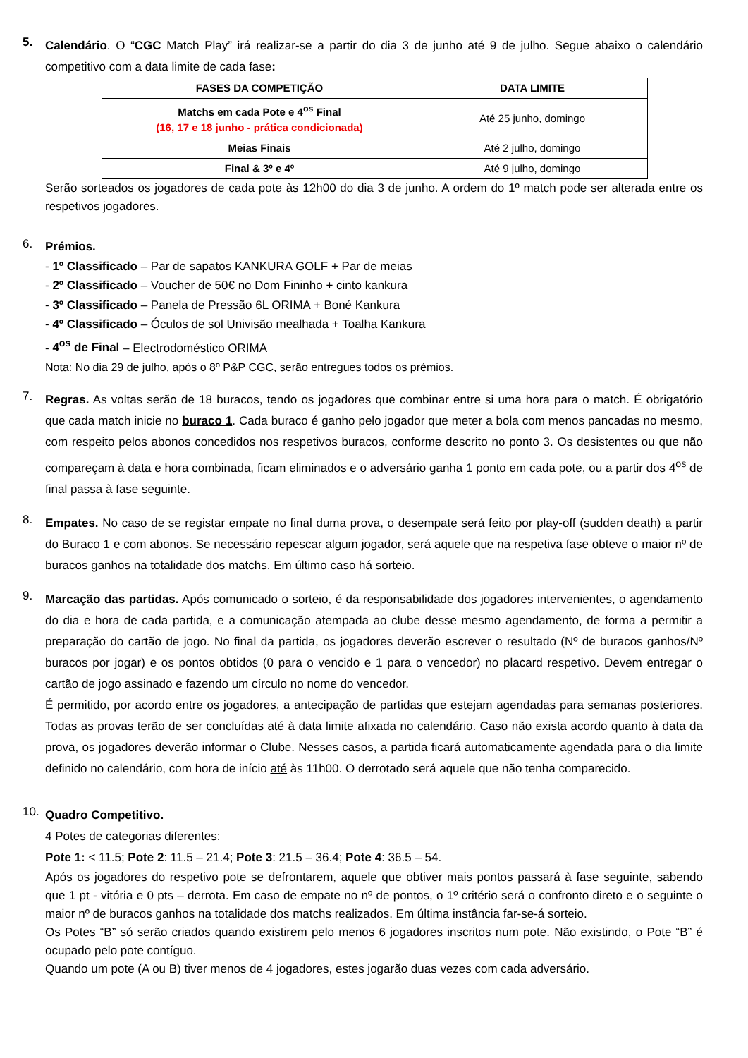5.
Calendário. O “CGC Match Play” irá realizar-se a partir do dia 3 de junho até 9 de julho. Segue abaixo o calendário competitivo com a data limite de cada fase:
| FASES DA COMPETIÇÃO | DATA LIMITE |
| --- | --- |
| Matchs em cada Pote e 4<sup>os</sup> Final (16, 17 e 18 junho - prática condicionada) | Até 25 junho, domingo |
| Meias Finais | Até 2 julho, domingo |
| Final & 3º e 4º | Até 9 julho, domingo |
Serão sorteados os jogadores de cada pote às 12h00 do dia 3 de junho. A ordem do 1º match pode ser alterada entre os respetivos jogadores.
6.
Prémios.
- 1º Classificado – Par de sapatos KANKURA GOLF + Par de meias
- 2º Classificado – Voucher de 50€ no Dom Fininho + cinto kankura
- 3º Classificado – Panela de Pressão 6L ORIMA + Boné Kankura
- 4º Classificado – Óculos de sol Univisão mealhada + Toalha Kankura
- 4<sup>os</sup> de Final – Electrodoméstico ORIMA
Nota: No dia 29 de julho, após o 8º P&P CGC, serão entregues todos os prémios.
7.
Regras. As voltas serão de 18 buracos, tendo os jogadores que combinar entre si uma hora para o match. É obrigatório que cada match inicie no buraco 1. Cada buraco é ganho pelo jogador que meter a bola com menos pancadas no mesmo, com respeito pelos abonos concedidos nos respetivos buracos, conforme descrito no ponto 3. Os desistentes ou que não compareçam à data e hora combinada, ficam eliminados e o adversário ganha 1 ponto em cada pote, ou a partir dos 4<sup>os</sup> de final passa à fase seguinte.
8.
Empates. No caso de se registar empate no final duma prova, o desempate será feito por play-off (sudden death) a partir do Buraco 1 e com abonos. Se necessário repescar algum jogador, será aquele que na respetiva fase obteve o maior nº de buracos ganhos na totalidade dos matchs. Em último caso há sorteio.
9.
Marcação das partidas. Após comunicado o sorteio, é da responsabilidade dos jogadores intervenientes, o agendamento do dia e hora de cada partida, e a comunicação atempada ao clube desse mesmo agendamento, de forma a permitir a preparação do cartão de jogo. No final da partida, os jogadores deverão escrever o resultado (Nº de buracos ganhos/Nº buracos por jogar) e os pontos obtidos (0 para o vencido e 1 para o vencedor) no placard respetivo. Devem entregar o cartão de jogo assinado e fazendo um círculo no nome do vencedor.
É permitido, por acordo entre os jogadores, a antecipação de partidas que estejam agendadas para semanas posteriores. Todas as provas terão de ser concluídas até à data limite afixada no calendário. Caso não exista acordo quanto à data da prova, os jogadores deverão informar o Clube. Nesses casos, a partida ficará automaticamente agendada para o dia limite definido no calendário, com hora de início até às 11h00. O derrotado será aquele que não tenha comparecido.
10.
Quadro Competitivo.
4 Potes de categorias diferentes:
Pote 1: < 11.5; Pote 2: 11.5 – 21.4; Pote 3: 21.5 – 36.4; Pote 4: 36.5 – 54.
Após os jogadores do respetivo pote se defrontarem, aquele que obtiver mais pontos passará à fase seguinte, sabendo que 1 pt - vitória e 0 pts – derrota. Em caso de empate no nº de pontos, o 1º critério será o confronto direto e o seguinte o maior nº de buracos ganhos na totalidade dos matchs realizados. Em última instância far-se-á sorteio.
Os Potes “B” só serão criados quando existirem pelo menos 6 jogadores inscritos num pote. Não existindo, o Pote “B” é ocupado pelo pote contíguo.
Quando um pote (A ou B) tiver menos de 4 jogadores, estes jogarão duas vezes com cada adversário.